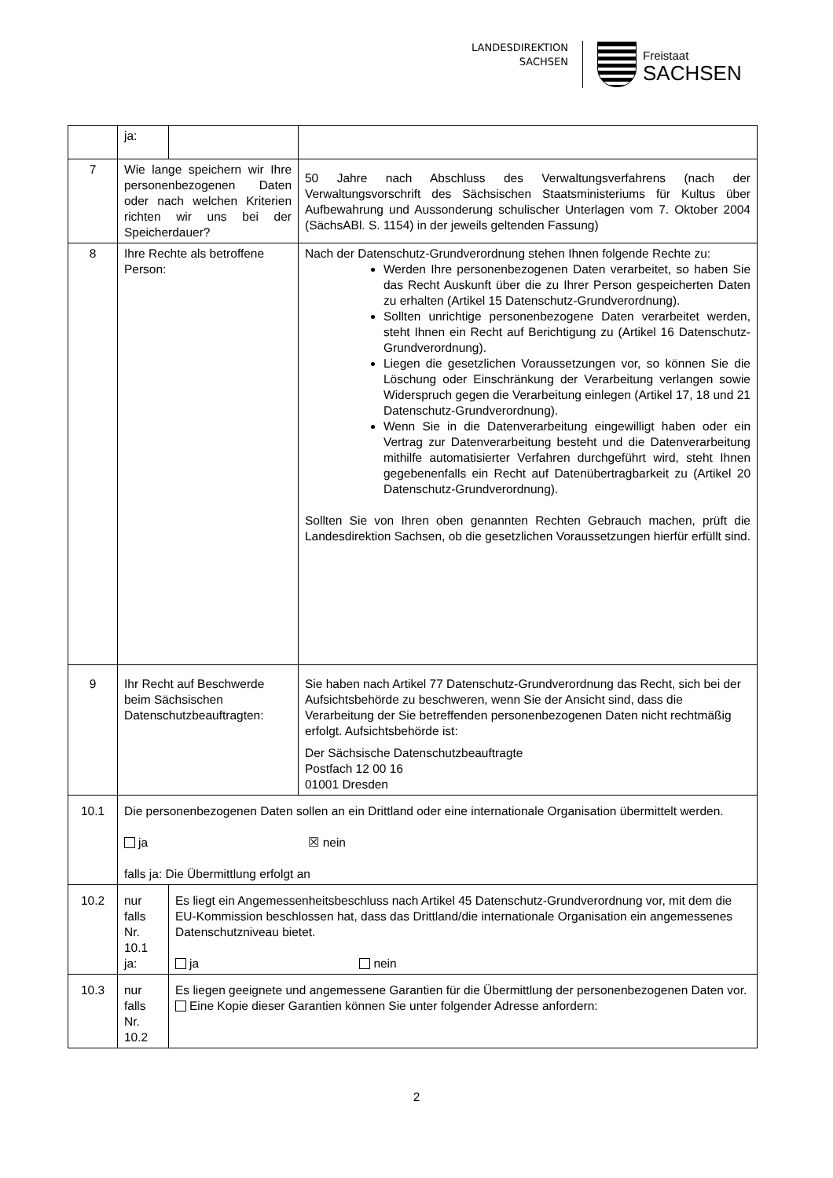LANDESDIREKTION
SACHSEN
Freistaat
SACHSEN
| | ja: | | |
| 7 | Wie lange speichern wir Ihre personenbezogenen Daten oder nach welchen Kriterien richten wir uns bei der Speicherdauer? | | 50 Jahre nach Abschluss des Verwaltungsverfahrens (nach der Verwaltungsvorschrift des Sächsischen Staatsministeriums für Kultus über Aufbewahrung und Aussonderung schulischer Unterlagen vom 7. Oktober 2004 (SächsABl. S. 1154) in der jeweils geltenden Fassung) |
| 8 | Ihre Rechte als betroffene Person: | | Nach der Datenschutz-Grundverordnung stehen Ihnen folgende Rechte zu: Werden Ihre personenbezogenen Daten verarbeitet, so haben Sie das Recht Auskunft über die zu Ihrer Person gespeicherten Daten zu erhalten (Artikel 15 Datenschutz-Grundverordnung). Sollten unrichtige personenbezogene Daten verarbeitet werden, steht Ihnen ein Recht auf Berichtigung zu (Artikel 16 Datenschutz-Grundverordnung). Liegen die gesetzlichen Voraussetzungen vor, so können Sie die Löschung oder Einschränkung der Verarbeitung verlangen sowie Widerspruch gegen die Verarbeitung einlegen (Artikel 17, 18 und 21 Datenschutz-Grundverordnung). Wenn Sie in die Datenverarbeitung eingewilligt haben oder ein Vertrag zur Datenverarbeitung besteht und die Datenverarbeitung mithilfe automatisierter Verfahren durchgeführt wird, steht Ihnen gegebenenfalls ein Recht auf Datenübertragbarkeit zu (Artikel 20 Datenschutz-Grundverordnung). Sollten Sie von Ihren oben genannten Rechten Gebrauch machen, prüft die Landesdirektion Sachsen, ob die gesetzlichen Voraussetzungen hierfür erfüllt sind. |
| 9 | Ihr Recht auf Beschwerde beim Sächsischen Datenschutzbeauftragten: | | Sie haben nach Artikel 77 Datenschutz-Grundverordnung das Recht, sich bei der Aufsichtsbehörde zu beschweren, wenn Sie der Ansicht sind, dass die Verarbeitung der Sie betreffenden personenbezogenen Daten nicht rechtmäßig erfolgt. Aufsichtsbehörde ist: Der Sächsische Datenschutzbeauftragte Postfach 12 00 16 01001 Dresden |
| 10.1 | Die personenbezogenen Daten sollen an ein Drittland oder eine internationale Organisation übermittelt werden. ja ☒ nein falls ja: Die Übermittlung erfolgt an | | |
| 10.2 | nur falls Nr. 10.1 ja: | Es liegt ein Angemessenheitsbeschluss nach Artikel 45 Datenschutz-Grundverordnung vor, mit dem die EU-Kommission beschlossen hat, dass das Drittland/die internationale Organisation ein angemessenes Datenschutzniveau bietet. ja nein | |
| 10.3 | nur falls Nr. 10.2 | Es liegen geeignete und angemessene Garantien für die Übermittlung der personenbezogenen Daten vor. Eine Kopie dieser Garantien können Sie unter folgender Adresse anfordern: | |
2